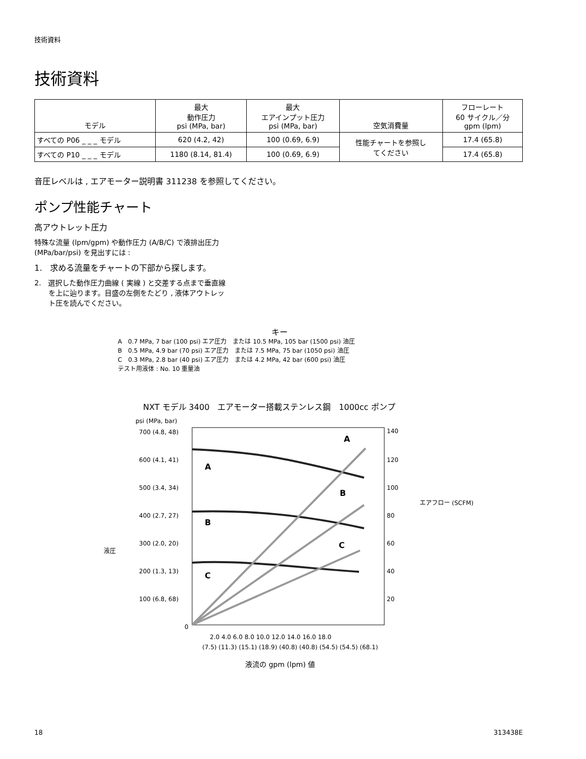技術資料
技術資料
| モデル | 最大 動作圧力 psi (MPa, bar) | 最大 エアインプット圧力 psi (MPa, bar) | 空気消費量 | フローレート 60 サイクル／分 gpm (lpm) |
| --- | --- | --- | --- | --- |
| すべての P06 _ _ _ モデル | 620 (4.2, 42) | 100 (0.69, 6.9) | 性能チャートを参照し てください | 17.4 (65.8) |
| すべての P10 _ _ _ モデル | 1180 (8.14, 81.4) | 100 (0.69, 6.9) | | 17.4 (65.8) |
音圧レベルは , エアモーター説明書 311238 を参照してください。
ポンプ性能チャート
高アウトレット圧力
特殊な流量 (lpm/gpm) や動作圧力 (A/B/C) で液排出圧力
(MPa/bar/psi) を見出すには :
1.　求める流量をチャートの下部から探します。
2.　選択した動作圧力曲線 ( 実線 ) と交差する点まで垂直線
　　を上に辿ります。目盛の左側をたどり , 液体アウトレッ
　　ト圧を読んでください。
キー
A　0.7 MPa, 7 bar (100 psi) エア圧力　または 10.5 MPa, 105 bar (1500 psi) 油圧
B　0.5 MPa, 4.9 bar (70 psi) エア圧力　または 7.5 MPa, 75 bar (1050 psi) 油圧
C　0.3 MPa, 2.8 bar (40 psi) エア圧力　または 4.2 MPa, 42 bar (600 psi) 油圧
テスト用液体 : No. 10 重量油
NXT モデル 3400　エアモーター搭載ステンレス鋼　1000cc ポンプ
psi (MPa, bar)
700 (4.8, 48)
600 (4.1, 41)
500 (3.4, 34)
400 (2.7, 27)
300 (2.0, 20)
200 (1.3, 13)
100 (6.8, 68)
0
140
120
100
80
60
40
20
2.0 4.0 6.0 8.0 10.0 12.0 14.0 16.0 18.0
(7.5) (11.3) (15.1) (18.9) (40.8) (40.8) (54.5) (54.5) (68.1)
液圧
エアフロー (SCFM)
液流の gpm (lpm) 値
A
A
B
B
C
C
18 313438E